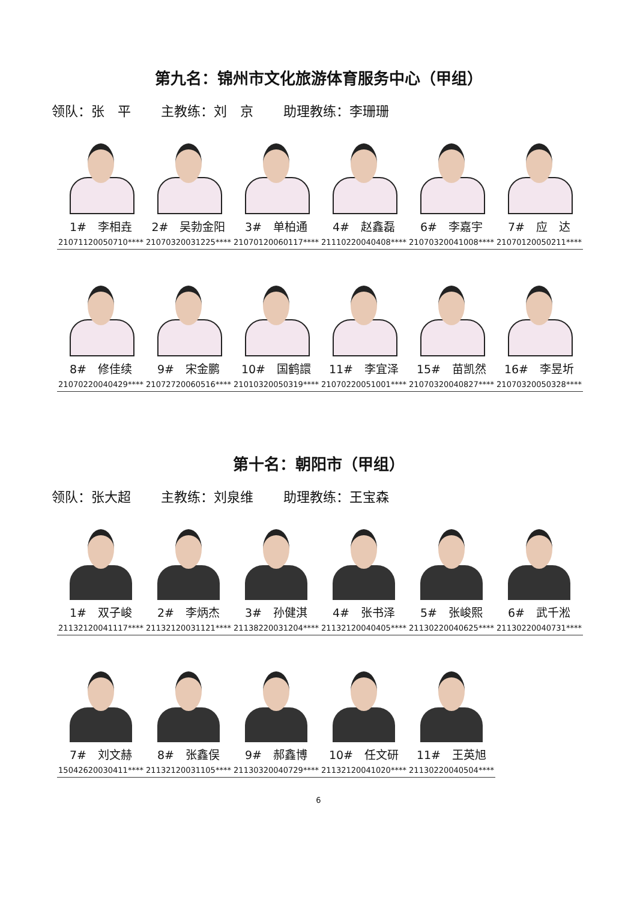第九名：锦州市文化旅游体育服务中心（甲组）
领队：张　平 主教练：刘　京 助理教练：李珊珊
| 1# 李相垚 21071120050710**** | 2# 吴勃金阳 21070320031225**** | 3# 单柏通 21070120060117**** | 4# 赵鑫磊 21110220040408**** | 6# 李嘉宇 21070320041008**** | 7# 应 达 21070120050211**** |
| 8# 修佳续 21070220040429**** | 9# 宋金鹏 21072720060516**** | 10# 国鹤譞 21010320050319**** | 11# 李宜泽 21070220051001**** | 15# 苗凯然 21070320040827**** | 16# 李昱圻 21070320050328**** |
第十名：朝阳市（甲组）
领队：张大超 主教练：刘泉维 助理教练：王宝森
| 1# 双子峻 21132120041117**** | 2# 李炳杰 21132120031121**** | 3# 孙健淇 21138220031204**** | 4# 张书泽 21132120040405**** | 5# 张峻熙 21130220040625**** | 6# 武千淞 21130220040731**** |
| 7# 刘文赫 15042620030411**** | 8# 张鑫俣 21132120031105**** | 9# 郝鑫博 21130320040729**** | 10# 任文研 21132120041020**** | 11# 王英旭 21130220040504**** |
6